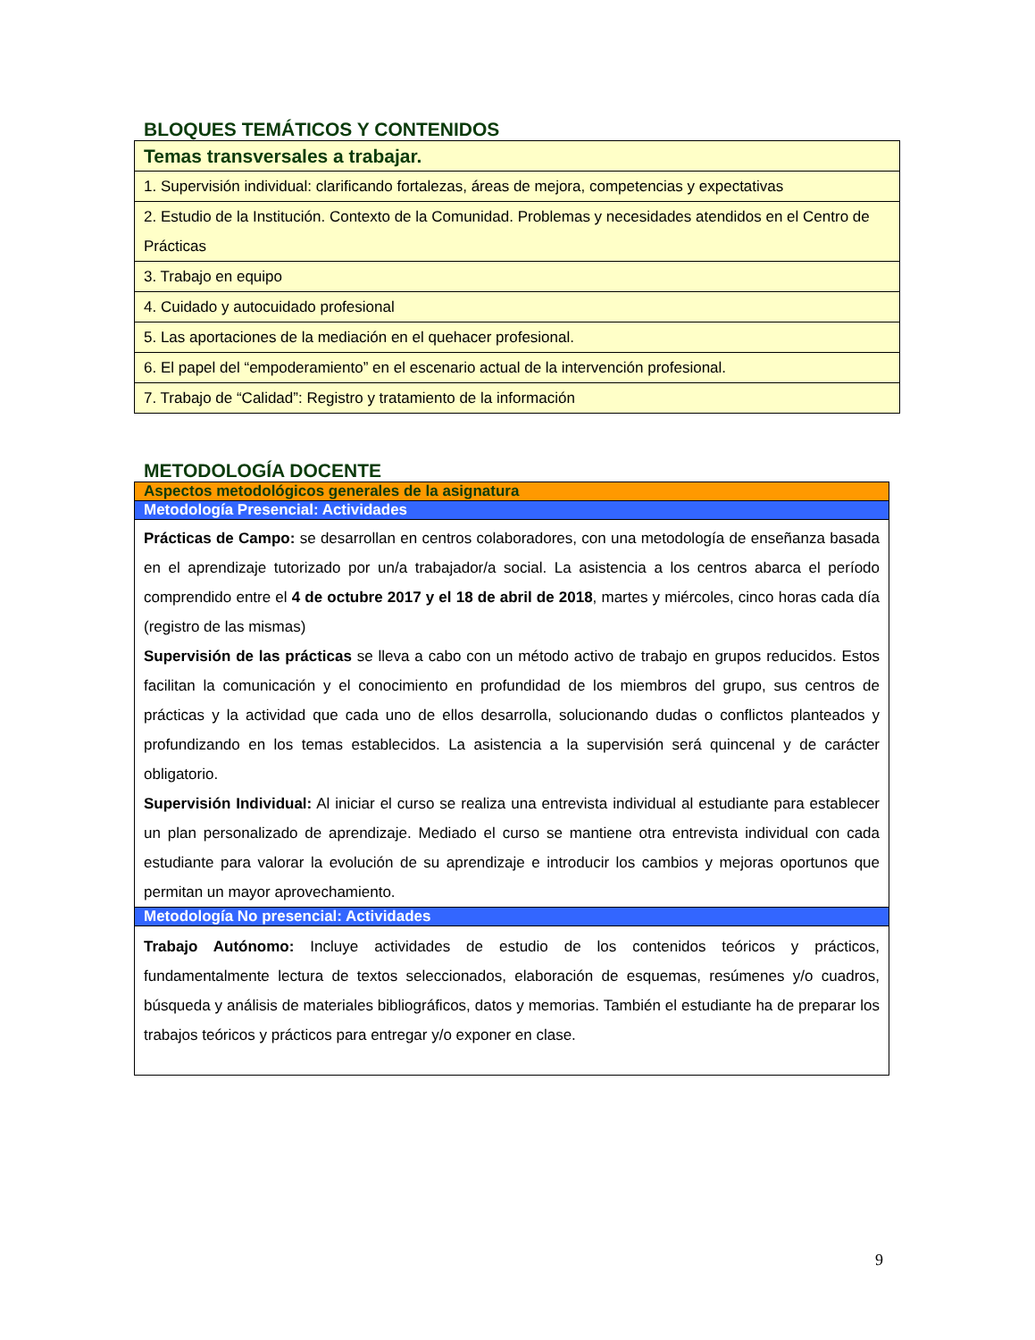BLOQUES TEMÁTICOS Y CONTENIDOS
| Temas transversales a trabajar. |
| 1. Supervisión individual: clarificando fortalezas, áreas de mejora, competencias y expectativas |
| 2. Estudio de la Institución. Contexto de la Comunidad. Problemas y necesidades atendidos en el Centro de Prácticas |
| 3. Trabajo en equipo |
| 4. Cuidado y autocuidado profesional |
| 5. Las aportaciones de la mediación en el quehacer profesional. |
| 6. El papel del “empoderamiento” en el escenario actual de la intervención profesional. |
| 7. Trabajo de “Calidad”: Registro y tratamiento de la información |
METODOLOGÍA DOCENTE
| Aspectos metodológicos generales de la asignatura |
| Metodología Presencial: Actividades |
| Prácticas de Campo: se desarrollan en centros colaboradores, con una metodología de enseñanza basada en el aprendizaje tutorizado por un/a trabajador/a social. La asistencia a los centros abarca el período comprendido entre el 4 de octubre 2017 y el 18 de abril de 2018 , martes y miércoles, cinco horas cada día (registro de las mismas) Supervisión de las prácticas se lleva a cabo con un método activo de trabajo en grupos reducidos. Estos facilitan la comunicación y el conocimiento en profundidad de los miembros del grupo, sus centros de prácticas y la actividad que cada uno de ellos desarrolla, solucionando dudas o conflictos planteados y profundizando en los temas establecidos. La asistencia a la supervisión será quincenal y de carácter obligatorio. Supervisión Individual: Al iniciar el curso se realiza una entrevista individual al estudiante para establecer un plan personalizado de aprendizaje. Mediado el curso se mantiene otra entrevista individual con cada estudiante para valorar la evolución de su aprendizaje e introducir los cambios y mejoras oportunos que permitan un mayor aprovechamiento. |
| Metodología No presencial: Actividades |
| Trabajo Autónomo: Incluye actividades de estudio de los contenidos teóricos y prácticos, fundamentalmente lectura de textos seleccionados, elaboración de esquemas, resúmenes y/o cuadros, búsqueda y análisis de materiales bibliográficos, datos y memorias. También el estudiante ha de preparar los trabajos teóricos y prácticos para entregar y/o exponer en clase. |
9